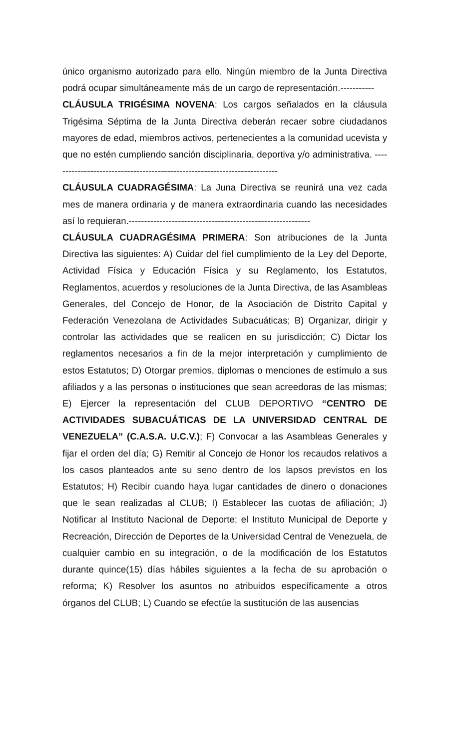único organismo autorizado para ello. Ningún miembro de la Junta Directiva podrá ocupar simultáneamente más de un cargo de representación.-----------
CLÁUSULA TRIGÉSIMA NOVENA: Los cargos señalados en la cláusula Trigésima Séptima de la Junta Directiva deberán recaer sobre ciudadanos mayores de edad, miembros activos, pertenecientes a la comunidad ucevista y que no estén cumpliendo sanción disciplinaria, deportiva y/o administrativa. --------------------------------------------------------------------------
CLÁUSULA CUADRAGÉSIMA: La Juna Directiva se reunirá una vez cada mes de manera ordinaria y de manera extraordinaria cuando las necesidades así lo requieran.-----------------------------------------------------------
CLÁUSULA CUADRAGÉSIMA PRIMERA: Son atribuciones de la Junta Directiva las siguientes: A) Cuidar del fiel cumplimiento de la Ley del Deporte, Actividad Física y Educación Física y su Reglamento, los Estatutos, Reglamentos, acuerdos y resoluciones de la Junta Directiva, de las Asambleas Generales, del Concejo de Honor, de la Asociación de Distrito Capital y Federación Venezolana de Actividades Subacuáticas; B) Organizar, dirigir y controlar las actividades que se realicen en su jurisdicción; C) Dictar los reglamentos necesarios a fin de la mejor interpretación y cumplimiento de estos Estatutos; D) Otorgar premios, diplomas o menciones de estímulo a sus afiliados y a las personas o instituciones que sean acreedoras de las mismas; E) Ejercer la representación del CLUB DEPORTIVO “CENTRO DE ACTIVIDADES SUBACUÁTICAS DE LA UNIVERSIDAD CENTRAL DE VENEZUELA” (C.A.S.A. U.C.V.); F) Convocar a las Asambleas Generales y fijar el orden del día; G) Remitir al Concejo de Honor los recaudos relativos a los casos planteados ante su seno dentro de los lapsos previstos en los Estatutos; H) Recibir cuando haya lugar cantidades de dinero o donaciones que le sean realizadas al CLUB; I) Establecer las cuotas de afiliación; J) Notificar al Instituto Nacional de Deporte; el Instituto Municipal de Deporte y Recreación, Dirección de Deportes de la Universidad Central de Venezuela, de cualquier cambio en su integración, o de la modificación de los Estatutos durante quince(15) días hábiles siguientes a la fecha de su aprobación o reforma; K) Resolver los asuntos no atribuidos específicamente a otros órganos del CLUB; L) Cuando se efectúe la sustitución de las ausencias